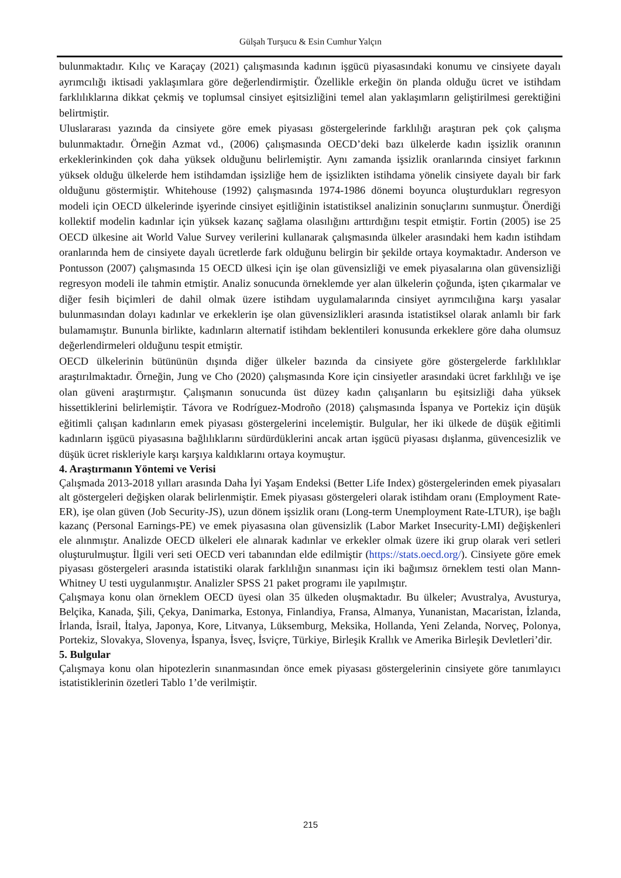Gülşah Turşucu & Esin Cumhur Yalçın
bulunmaktadır. Kılıç ve Karaçay (2021) çalışmasında kadının işgücü piyasasındaki konumu ve cinsiyete dayalı ayrımcılığı iktisadi yaklaşımlara göre değerlendirmiştir. Özellikle erkeğin ön planda olduğu ücret ve istihdam farklılıklarına dikkat çekmiş ve toplumsal cinsiyet eşitsizliğini temel alan yaklaşımların geliştirilmesi gerektiğini belirtmiştir.
Uluslararası yazında da cinsiyete göre emek piyasası göstergelerinde farklılığı araştıran pek çok çalışma bulunmaktadır. Örneğin Azmat vd., (2006) çalışmasında OECD’deki bazı ülkelerde kadın işsizlik oranının erkeklerinkinden çok daha yüksek olduğunu belirlemiştir. Aynı zamanda işsizlik oranlarında cinsiyet farkının yüksek olduğu ülkelerde hem istihdamdan işsizliğe hem de işsizlikten istihdama yönelik cinsiyete dayalı bir fark olduğunu göstermiştir. Whitehouse (1992) çalışmasında 1974-1986 dönemi boyunca oluşturdukları regresyon modeli için OECD ülkelerinde işyerinde cinsiyet eşitliğinin istatistiksel analizinin sonuçlarını sunmuştur. Önerdiği kollektif modelin kadınlar için yüksek kazanç sağlama olasılığını arttırdığını tespit etmiştir. Fortin (2005) ise 25 OECD ülkesine ait World Value Survey verilerini kullanarak çalışmasında ülkeler arasındaki hem kadın istihdam oranlarında hem de cinsiyete dayalı ücretlerde fark olduğunu belirgin bir şekilde ortaya koymaktadır. Anderson ve Pontusson (2007) çalışmasında 15 OECD ülkesi için işe olan güvensizliği ve emek piyasalarına olan güvensizliği regresyon modeli ile tahmin etmiştir. Analiz sonucunda örneklemde yer alan ülkelerin çoğunda, işten çıkarmalar ve diğer fesih biçimleri de dahil olmak üzere istihdam uygulamalarında cinsiyet ayrımcılığına karşı yasalar bulunmasından dolayı kadınlar ve erkeklerin işe olan güvensizlikleri arasında istatistiksel olarak anlamlı bir fark bulamamıştır. Bununla birlikte, kadınların alternatif istihdam beklentileri konusunda erkeklere göre daha olumsuz değerlendirmeleri olduğunu tespit etmiştir.
OECD ülkelerinin bütününün dışında diğer ülkeler bazında da cinsiyete göre göstergelerde farklılıklar araştırılmaktadır. Örneğin, Jung ve Cho (2020) çalışmasında Kore için cinsiyetler arasındaki ücret farklılığı ve işe olan güveni araştırmıştır. Çalışmanın sonucunda üst düzey kadın çalışanların bu eşitsizliği daha yüksek hissettiklerini belirlemiştir. Távora ve Rodríguez-Modroño (2018) çalışmasında İspanya ve Portekiz için düşük eğitimli çalışan kadınların emek piyasası göstergelerini incelemiştir. Bulgular, her iki ülkede de düşük eğitimli kadınların işgücü piyasasına bağlılıklarını sürdürdüklerini ancak artan işgücü piyasası dışlanma, güvencesizlik ve düşük ücret riskleriyle karşı karşıya kaldıklarını ortaya koymuştur.
4. Araştırmanın Yöntemi ve Verisi
Çalışmada 2013-2018 yılları arasında Daha İyi Yaşam Endeksi (Better Life Index) göstergelerinden emek piyasaları alt göstergeleri değişken olarak belirlenmiştir. Emek piyasası göstergeleri olarak istihdam oranı (Employment Rate-ER), işe olan güven (Job Security-JS), uzun dönem işsizlik oranı (Long-term Unemployment Rate-LTUR), işe bağlı kazanç (Personal Earnings-PE) ve emek piyasasına olan güvensizlik (Labor Market Insecurity-LMI) değişkenleri ele alınmıştır. Analizde OECD ülkeleri ele alınarak kadınlar ve erkekler olmak üzere iki grup olarak veri setleri oluşturulmuştur. İlgili veri seti OECD veri tabanından elde edilmiştir (https://stats.oecd.org/). Cinsiyete göre emek piyasası göstergeleri arasında istatistiki olarak farklılığın sınanması için iki bağımsız örneklem testi olan Mann-Whitney U testi uygulanmıştır. Analizler SPSS 21 paket programı ile yapılmıştır.
Çalışmaya konu olan örneklem OECD üyesi olan 35 ülkeden oluşmaktadır. Bu ülkeler; Avustralya, Avusturya, Belçika, Kanada, Şili, Çekya, Danimarka, Estonya, Finlandiya, Fransa, Almanya, Yunanistan, Macaristan, İzlanda, İrlanda, İsrail, İtalya, Japonya, Kore, Litvanya, Lüksemburg, Meksika, Hollanda, Yeni Zelanda, Norveç, Polonya, Portekiz, Slovakya, Slovenya, İspanya, İsveç, İsviçre, Türkiye, Birleşik Krallık ve Amerika Birleşik Devletleri’dir.
5. Bulgular
Çalışmaya konu olan hipotezlerin sınanmasından önce emek piyasası göstergelerinin cinsiyete göre tanımlayıcı istatistiklerinin özetleri Tablo 1’de verilmiştir.
215